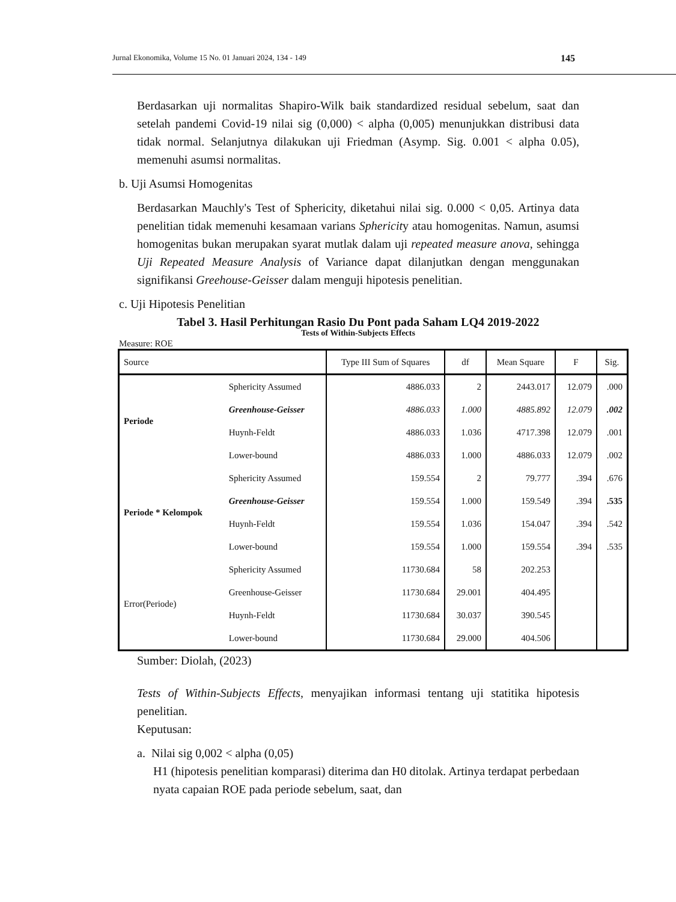Jurnal Ekonomika, Volume 15 No. 01 Januari 2024, 134 - 149 145
Berdasarkan uji normalitas Shapiro-Wilk baik standardized residual sebelum, saat dan setelah pandemi Covid-19 nilai sig (0,000) < alpha (0,005) menunjukkan distribusi data tidak normal. Selanjutnya dilakukan uji Friedman (Asymp. Sig. 0.001 < alpha 0.05), memenuhi asumsi normalitas.
b. Uji Asumsi Homogenitas
Berdasarkan Mauchly's Test of Sphericity, diketahui nilai sig. 0.000 < 0,05. Artinya data penelitian tidak memenuhi kesamaan varians Sphericity atau homogenitas. Namun, asumsi homogenitas bukan merupakan syarat mutlak dalam uji repeated measure anova, sehingga Uji Repeated Measure Analysis of Variance dapat dilanjutkan dengan menggunakan signifikansi Greehouse-Geisser dalam menguji hipotesis penelitian.
c. Uji Hipotesis Penelitian
Tabel 3. Hasil Perhitungan Rasio Du Pont pada Saham LQ4 2019-2022
Tests of Within-Subjects Effects
Measure: ROE
| Source | | Type III Sum of Squares | df | Mean Square | F | Sig. |
| --- | --- | --- | --- | --- | --- | --- |
| Periode | Sphericity Assumed | 4886.033 | 2 | 2443.017 | 12.079 | .000 |
| | Greenhouse-Geisser | 4886.033 | 1.000 | 4885.892 | 12.079 | .002 |
| | Huynh-Feldt | 4886.033 | 1.036 | 4717.398 | 12.079 | .001 |
| | Lower-bound | 4886.033 | 1.000 | 4886.033 | 12.079 | .002 |
| Periode * Kelompok | Sphericity Assumed | 159.554 | 2 | 79.777 | .394 | .676 |
| | Greenhouse-Geisser | 159.554 | 1.000 | 159.549 | .394 | .535 |
| | Huynh-Feldt | 159.554 | 1.036 | 154.047 | .394 | .542 |
| | Lower-bound | 159.554 | 1.000 | 159.554 | .394 | .535 |
| Error(Periode) | Sphericity Assumed | 11730.684 | 58 | 202.253 | | |
| | Greenhouse-Geisser | 11730.684 | 29.001 | 404.495 | | |
| | Huynh-Feldt | 11730.684 | 30.037 | 390.545 | | |
| | Lower-bound | 11730.684 | 29.000 | 404.506 | | |
Sumber: Diolah, (2023)
Tests of Within-Subjects Effects, menyajikan informasi tentang uji statitika hipotesis penelitian.
Keputusan:
a. Nilai sig 0,002 < alpha (0,05)
H1 (hipotesis penelitian komparasi) diterima dan H0 ditolak. Artinya terdapat perbedaan nyata capaian ROE pada periode sebelum, saat, dan